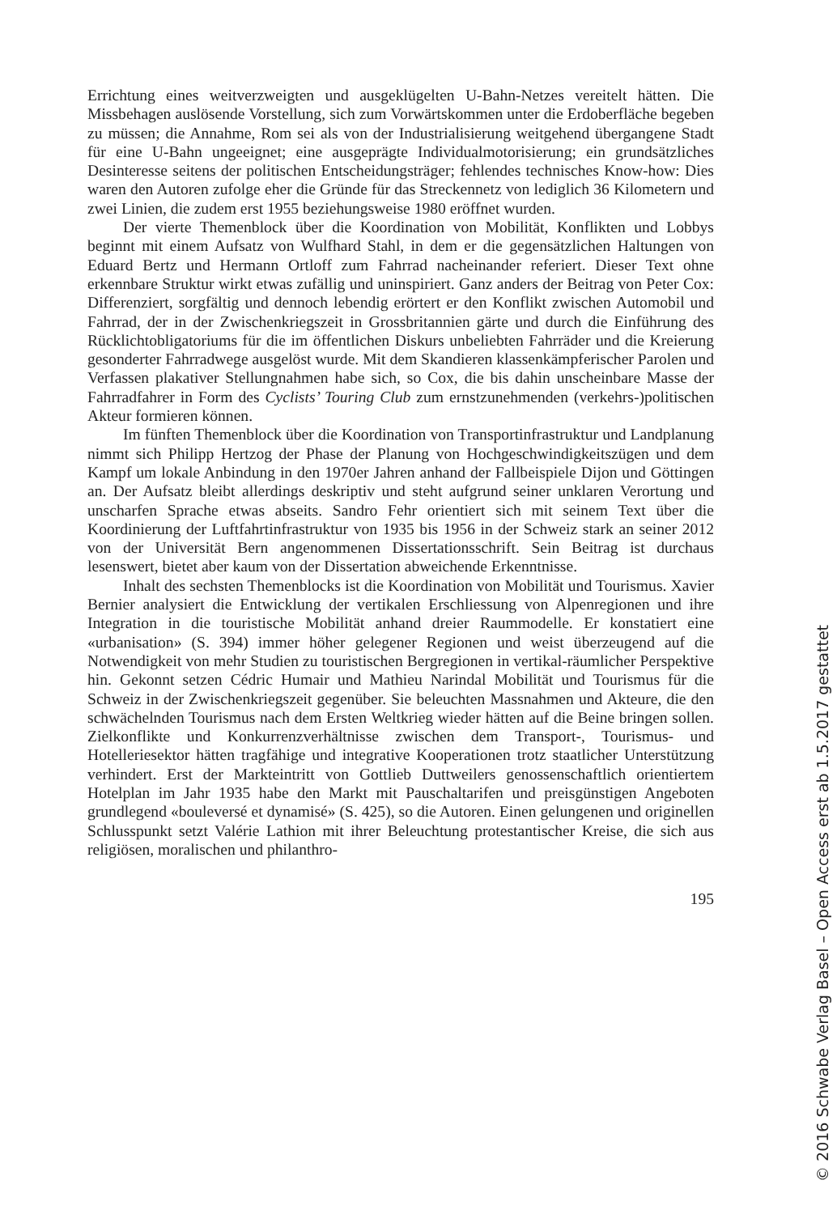Errichtung eines weitverzweigten und ausgeklügelten U-Bahn-Netzes vereitelt hätten. Die Missbehagen auslösende Vorstellung, sich zum Vorwärtskommen unter die Erdoberfläche begeben zu müssen; die Annahme, Rom sei als von der Industrialisierung weitgehend übergangene Stadt für eine U-Bahn ungeeignet; eine ausgeprägte Individualmotorisierung; ein grundsätzliches Desinteresse seitens der politischen Entscheidungsträger; fehlendes technisches Know-how: Dies waren den Autoren zufolge eher die Gründe für das Streckennetz von lediglich 36 Kilometern und zwei Linien, die zudem erst 1955 beziehungsweise 1980 eröffnet wurden.
Der vierte Themenblock über die Koordination von Mobilität, Konflikten und Lobbys beginnt mit einem Aufsatz von Wulfhard Stahl, in dem er die gegensätzlichen Haltungen von Eduard Bertz und Hermann Ortloff zum Fahrrad nacheinander referiert. Dieser Text ohne erkennbare Struktur wirkt etwas zufällig und uninspiriert. Ganz anders der Beitrag von Peter Cox: Differenziert, sorgfältig und dennoch lebendig erörtert er den Konflikt zwischen Automobil und Fahrrad, der in der Zwischenkriegszeit in Grossbritannien gärte und durch die Einführung des Rücklichtobligatoriums für die im öffentlichen Diskurs unbeliebten Fahrräder und die Kreierung gesonderter Fahrradwege ausgelöst wurde. Mit dem Skandieren klassenkämpferischer Parolen und Verfassen plakativer Stellungnahmen habe sich, so Cox, die bis dahin unscheinbare Masse der Fahrradfahrer in Form des Cyclists’ Touring Club zum ernstzunehmenden (verkehrs-)politischen Akteur formieren können.
Im fünften Themenblock über die Koordination von Transportinfrastruktur und Landplanung nimmt sich Philipp Hertzog der Phase der Planung von Hochgeschwindigkeitszügen und dem Kampf um lokale Anbindung in den 1970er Jahren anhand der Fallbeispiele Dijon und Göttingen an. Der Aufsatz bleibt allerdings deskriptiv und steht aufgrund seiner unklaren Verortung und unscharfen Sprache etwas abseits. Sandro Fehr orientiert sich mit seinem Text über die Koordinierung der Luftfahrtinfrastruktur von 1935 bis 1956 in der Schweiz stark an seiner 2012 von der Universität Bern angenommenen Dissertationsschrift. Sein Beitrag ist durchaus lesenswert, bietet aber kaum von der Dissertation abweichende Erkenntnisse.
Inhalt des sechsten Themenblocks ist die Koordination von Mobilität und Tourismus. Xavier Bernier analysiert die Entwicklung der vertikalen Erschliessung von Alpenregionen und ihre Integration in die touristische Mobilität anhand dreier Raummodelle. Er konstatiert eine «urbanisation» (S. 394) immer höher gelegener Regionen und weist überzeugend auf die Notwendigkeit von mehr Studien zu touristischen Bergregionen in vertikal-räumlicher Perspektive hin. Gekonnt setzen Cédric Humair und Mathieu Narindal Mobilität und Tourismus für die Schweiz in der Zwischenkriegszeit gegenüber. Sie beleuchten Massnahmen und Akteure, die den schwächelnden Tourismus nach dem Ersten Weltkrieg wieder hätten auf die Beine bringen sollen. Zielkonflikte und Konkurrenzverhältnisse zwischen dem Transport-, Tourismus- und Hotelleriesektor hätten tragfähige und integrative Kooperationen trotz staatlicher Unterstützung verhindert. Erst der Markteintritt von Gottlieb Duttweilers genossenschaftlich orientiertem Hotelplan im Jahr 1935 habe den Markt mit Pauschaltarifen und preisgünstigen Angeboten grundlegend «bouleversé et dynamisé» (S. 425), so die Autoren. Einen gelungenen und originellen Schlusspunkt setzt Valérie Lathion mit ihrer Beleuchtung protestantischer Kreise, die sich aus religiösen, moralischen und philanthro-
195
© 2016 Schwabe Verlag Basel – Open Access erst ab 1.5.2017 gestattet